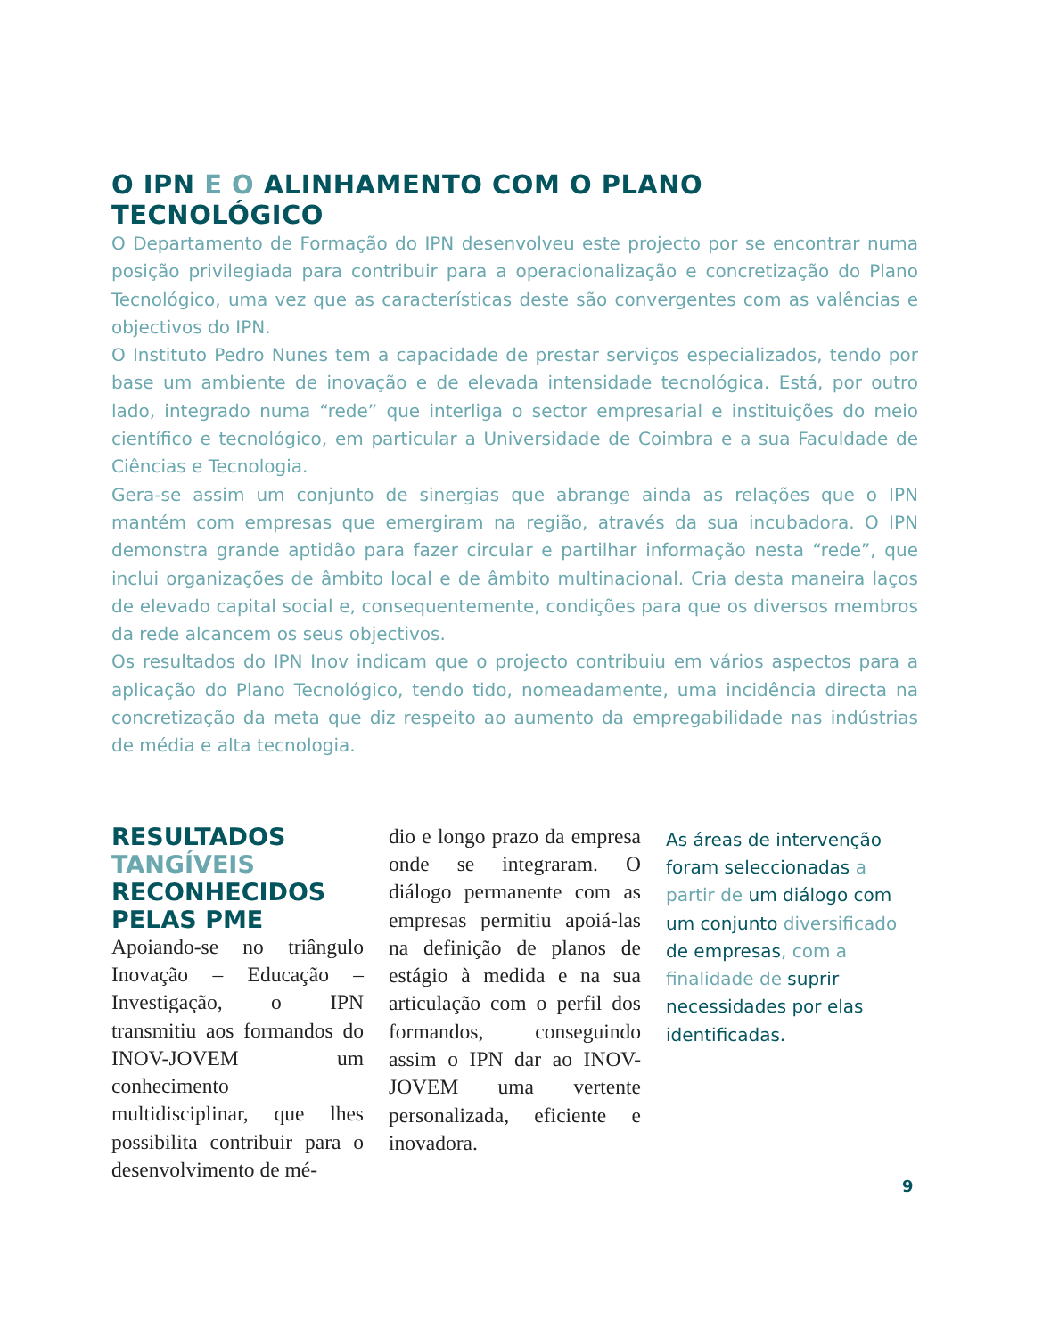O IPN E O ALINHAMENTO COM O PLANO TECNOLÓGICO
O Departamento de Formação do IPN desenvolveu este projecto por se encontrar numa posição privilegiada para contribuir para a operacionalização e concretização do Plano Tecnológico, uma vez que as características deste são convergentes com as valências e objectivos do IPN.
O Instituto Pedro Nunes tem a capacidade de prestar serviços especializados, tendo por base um ambiente de inovação e de elevada intensidade tecnológica. Está, por outro lado, integrado numa “rede” que interliga o sector empresarial e instituições do meio científico e tecnológico, em particular a Universidade de Coimbra e a sua Faculdade de Ciências e Tecnologia.
Gera-se assim um conjunto de sinergias que abrange ainda as relações que o IPN mantém com empresas que emergiram na região, através da sua incubadora. O IPN demonstra grande aptidão para fazer circular e partilhar informação nesta “rede”, que inclui organizações de âmbito local e de âmbito multinacional. Cria desta maneira laços de elevado capital social e, consequentemente, condições para que os diversos membros da rede alcancem os seus objectivos.
Os resultados do IPN Inov indicam que o projecto contribuiu em vários aspectos para a aplicação do Plano Tecnológico, tendo tido, nomeadamente, uma incidência directa na concretização da meta que diz respeito ao aumento da empregabilidade nas indústrias de média e alta tecnologia.
RESULTADOS TANGÍVEIS RECONHECIDOS PELAS PME
Apoiando-se no triângulo Inovação – Educação – Investigação, o IPN transmitiu aos formandos do INOV-JOVEM um conhecimento multidisciplinar, que lhes possibilita contribuir para o desenvolvimento de mé-
dio e longo prazo da empresa onde se integraram. O diálogo permanente com as empresas permitiu apoiá-las na definição de planos de estágio à medida e na sua articulação com o perfil dos formandos, conseguindo assim o IPN dar ao INOV-JOVEM uma vertente personalizada, eficiente e inovadora.
As áreas de intervenção foram seleccionadas a partir de um diálogo com um conjunto diversificado de empresas, com a finalidade de suprir necessidades por elas identificadas.
9